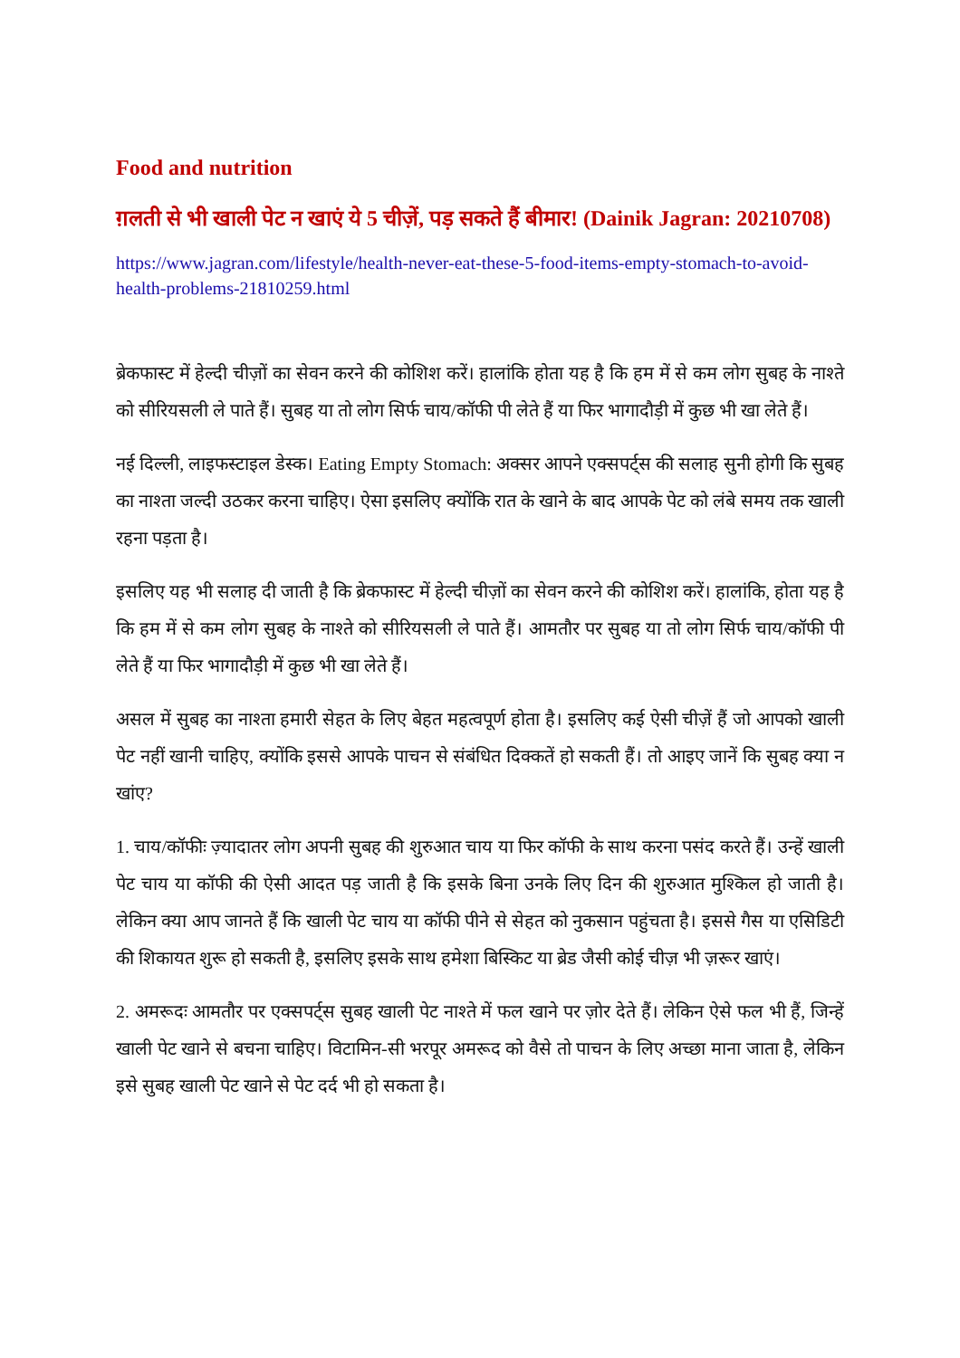Food and nutrition
ग़लती से भी खाली पेट न खाएं ये 5 चीज़ें, पड़ सकते हैं बीमार! (Dainik Jagran: 20210708)
https://www.jagran.com/lifestyle/health-never-eat-these-5-food-items-empty-stomach-to-avoid-health-problems-21810259.html
ब्रेकफास्ट में हेल्दी चीज़ों का सेवन करने की कोशिश करें। हालांकि होता यह है कि हम में से कम लोग सुबह के नाश्ते को सीरियसली ले पाते हैं। सुबह या तो लोग सिर्फ चाय/कॉफी पी लेते हैं या फिर भागादौड़ी में कुछ भी खा लेते हैं।
नई दिल्ली, लाइफस्टाइल डेस्क। Eating Empty Stomach: अक्सर आपने एक्सपर्ट्स की सलाह सुनी होगी कि सुबह का नाश्ता जल्दी उठकर करना चाहिए। ऐसा इसलिए क्योंकि रात के खाने के बाद आपके पेट को लंबे समय तक खाली रहना पड़ता है।
इसलिए यह भी सलाह दी जाती है कि ब्रेकफास्ट में हेल्दी चीज़ों का सेवन करने की कोशिश करें। हालांकि, होता यह है कि हम में से कम लोग सुबह के नाश्ते को सीरियसली ले पाते हैं। आमतौर पर सुबह या तो लोग सिर्फ चाय/कॉफी पी लेते हैं या फिर भागादौड़ी में कुछ भी खा लेते हैं।
असल में सुबह का नाश्ता हमारी सेहत के लिए बेहत महत्वपूर्ण होता है। इसलिए कई ऐसी चीज़ें हैं जो आपको खाली पेट नहीं खानी चाहिए, क्योंकि इससे आपके पाचन से संबंधित दिक्कतें हो सकती हैं। तो आइए जानें कि सुबह क्या न खांए?
1. चाय/कॉफीः ज़्यादातर लोग अपनी सुबह की शुरुआत चाय या फिर कॉफी के साथ करना पसंद करते हैं। उन्हें खाली पेट चाय या कॉफी की ऐसी आदत पड़ जाती है कि इसके बिना उनके लिए दिन की शुरुआत मुश्किल हो जाती है। लेकिन क्या आप जानते हैं कि खाली पेट चाय या कॉफी पीने से सेहत को नुकसान पहुंचता है। इससे गैस या एसिडिटी की शिकायत शुरू हो सकती है, इसलिए इसके साथ हमेशा बिस्किट या ब्रेड जैसी कोई चीज़ भी ज़रूर खाएं।
2. अमरूदः आमतौर पर एक्सपर्ट्स सुबह खाली पेट नाश्ते में फल खाने पर ज़ोर देते हैं। लेकिन ऐसे फल भी हैं, जिन्हें खाली पेट खाने से बचना चाहिए। विटामिन-सी भरपूर अमरूद को वैसे तो पाचन के लिए अच्छा माना जाता है, लेकिन इसे सुबह खाली पेट खाने से पेट दर्द भी हो सकता है।